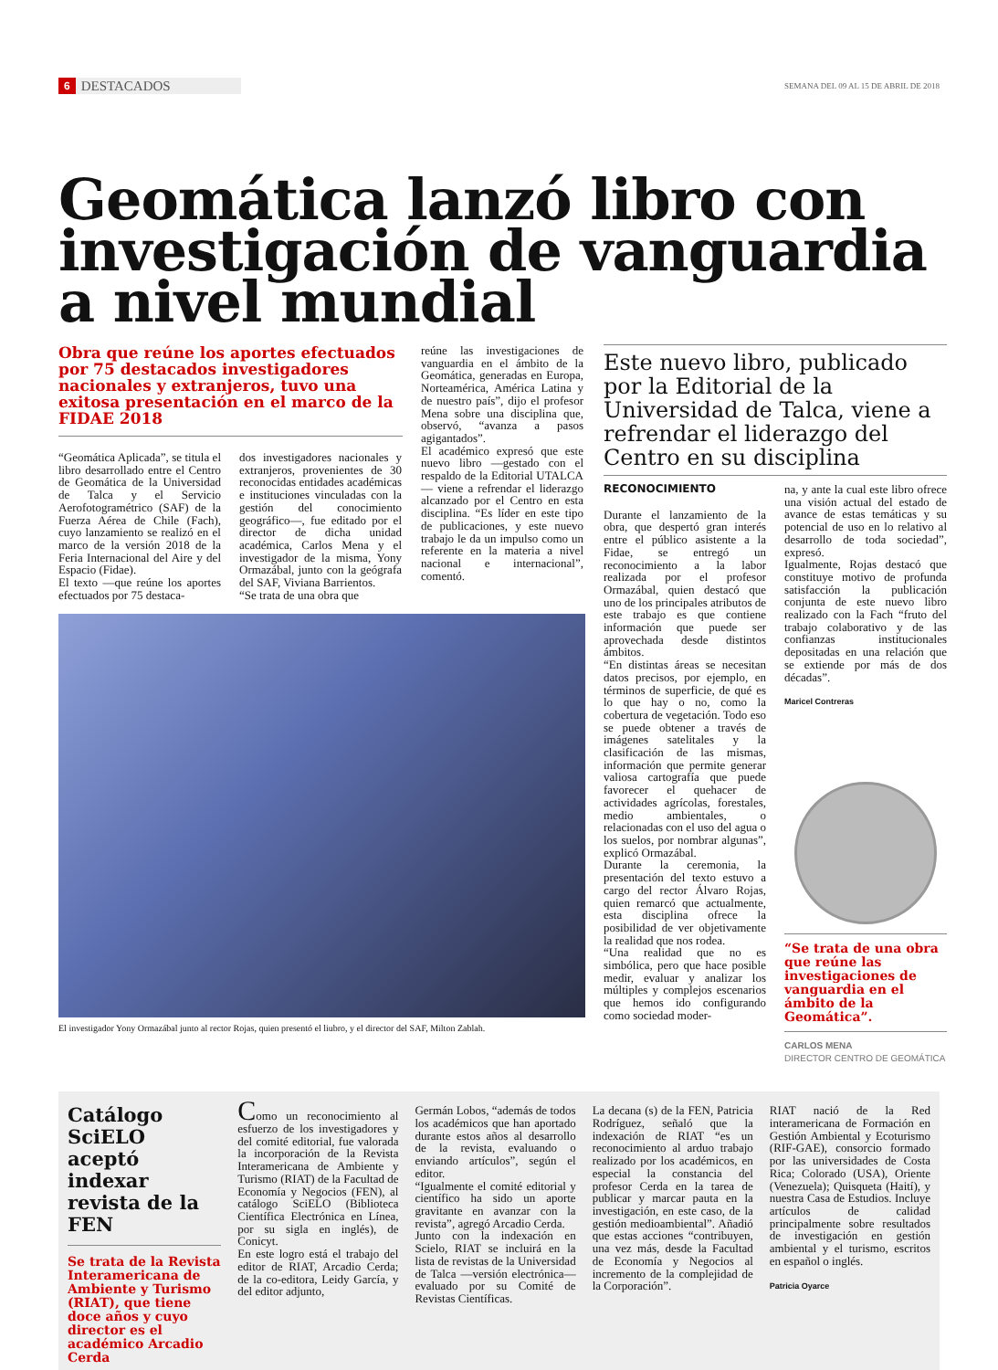6 DESTACADOS
SEMANA DEL 09 AL 15 DE ABRIL DE 2018
Geomática lanzó libro con investigación de vanguardia a nivel mundial
Obra que reúne los aportes efectuados por 75 destacados investigadores nacionales y extranjeros, tuvo una exitosa presentación en el marco de la FIDAE 2018
“Geomática Aplicada”, se titula el libro desarrollado entre el Centro de Geomática de la Universidad de Talca y el Servicio Aerofotogramétrico (SAF) de la Fuerza Aérea de Chile (Fach), cuyo lanzamiento se realizó en el marco de la versión 2018 de la Feria Internacional del Aire y del Espacio (Fidae).
El texto —que reúne los aportes efectuados por 75 destaca-
dos investigadores nacionales y extranjeros, provenientes de 30 reconocidas entidades académicas e instituciones vinculadas con la gestión del conocimiento geográfico—, fue editado por el director de dicha unidad académica, Carlos Mena y el investigador de la misma, Yony Ormazábal, junto con la geógrafa del SAF, Viviana Barrientos.
“Se trata de una obra que
reúne las investigaciones de vanguardia en el ámbito de la Geomática, generadas en Europa, Norteamérica, América Latina y de nuestro país”, dijo el profesor Mena sobre una disciplina que, observó, “avanza a pasos agigantados”.
El académico expresó que este nuevo libro —gestado con el respaldo de la Editorial UTALCA— viene a refrendar el liderazgo alcanzado por el Centro en esta disciplina. “Es líder en este tipo de publicaciones, y este nuevo trabajo le da un impulso como un referente en la materia a nivel nacional e internacional”, comentó.
El investigador Yony Ormazábal junto al rector Rojas, quien presentó el liubro, y el director del SAF, Milton Zablah.
Este nuevo libro, publicado por la Editorial de la Universidad de Talca, viene a refrendar el liderazgo del Centro en su disciplina
RECONOCIMIENTO
Durante el lanzamiento de la obra, que despertó gran interés entre el público asistente a la Fidae, se entregó un reconocimiento a la labor realizada por el profesor Ormazábal, quien destacó que uno de los principales atributos de este trabajo es que contiene información que puede ser aprovechada desde distintos ámbitos.
“En distintas áreas se necesitan datos precisos, por ejemplo, en términos de superficie, de qué es lo que hay o no, como la cobertura de vegetación. Todo eso se puede obtener a través de imágenes satelitales y la clasificación de las mismas, información que permite generar valiosa cartografía que puede favorecer el quehacer de actividades agrícolas, forestales, medio ambientales, o relacionadas con el uso del agua o los suelos, por nombrar algunas”, explicó Ormazábal.
Durante la ceremonia, la presentación del texto estuvo a cargo del rector Álvaro Rojas, quien remarcó que actualmente, esta disciplina ofrece la posibilidad de ver objetivamente la realidad que nos rodea.
“Una realidad que no es simbólica, pero que hace posible medir, evaluar y analizar los múltiples y complejos escenarios que hemos ido configurando como sociedad moder-
na, y ante la cual este libro ofrece una visión actual del estado de avance de estas temáticas y su potencial de uso en lo relativo al desarrollo de toda sociedad”, expresó.
Igualmente, Rojas destacó que constituye motivo de profunda satisfacción la publicación conjunta de este nuevo libro realizado con la Fach “fruto del trabajo colaborativo y de las confianzas institucionales depositadas en una relación que se extiende por más de dos décadas”.
Maricel Contreras
“Se trata de una obra que reúne las investigaciones de vanguardia en el ámbito de la Geomática”.
CARLOS MENA
DIRECTOR CENTRO DE GEOMÁTICA
Catálogo SciELO aceptó indexar revista de la FEN
Se trata de la Revista Interamericana de Ambiente y Turismo (RIAT), que tiene doce años y cuyo director es el académico Arcadio Cerda
Como un reconocimiento al esfuerzo de los investigadores y del comité editorial, fue valorada la incorporación de la Revista Interamericana de Ambiente y Turismo (RIAT) de la Facultad de Economía y Negocios (FEN), al catálogo SciELO (Biblioteca Científica Electrónica en Línea, por su sigla en inglés), de Conicyt.
En este logro está el trabajo del editor de RIAT, Arcadio Cerda; de la co-editora, Leidy García, y del editor adjunto,
Germán Lobos, “además de todos los académicos que han aportado durante estos años al desarrollo de la revista, evaluando o enviando artículos”, según el editor.
“Igualmente el comité editorial y científico ha sido un aporte gravitante en avanzar con la revista”, agregó Arcadio Cerda.
Junto con la indexación en Scielo, RIAT se incluirá en la lista de revistas de la Universidad de Talca —versión electrónica— evaluado por su Comité de Revistas Científicas.
La decana (s) de la FEN, Patricia Rodríguez, señaló que la indexación de RIAT “es un reconocimiento al arduo trabajo realizado por los académicos, en especial la constancia del profesor Cerda en la tarea de publicar y marcar pauta en la investigación, en este caso, de la gestión medioambiental”. Añadió que estas acciones “contribuyen, una vez más, desde la Facultad de Economía y Negocios al incremento de la complejidad de la Corporación”.
RIAT nació de la Red interamericana de Formación en Gestión Ambiental y Ecoturismo (RIF-GAE), consorcio formado por las universidades de Costa Rica; Colorado (USA), Oriente (Venezuela); Quisqueta (Haití), y nuestra Casa de Estudios. Incluye artículos de calidad principalmente sobre resultados de investigación en gestión ambiental y el turismo, escritos en español o inglés.
Patricia Oyarce